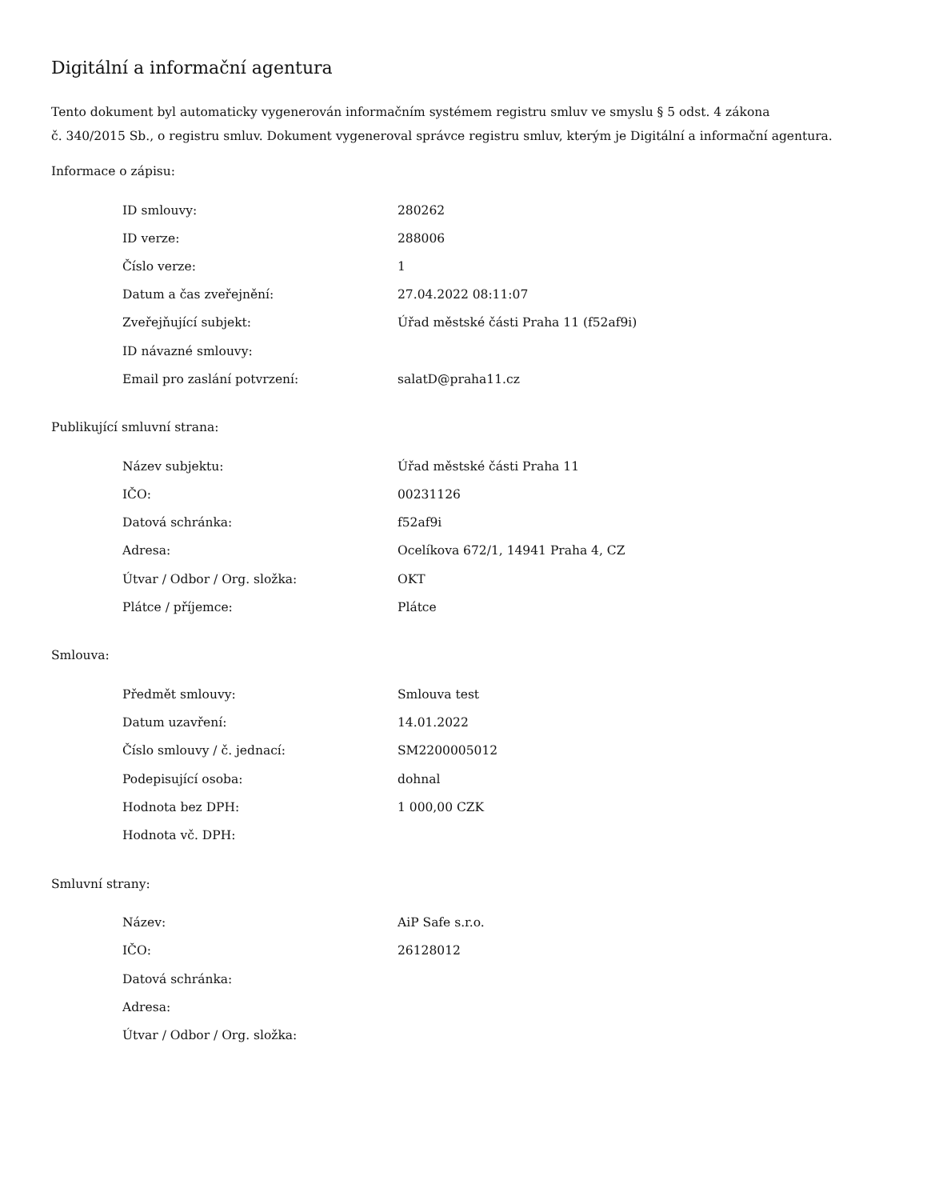Digitální a informační agentura
Tento dokument byl automaticky vygenerován informačním systémem registru smluv ve smyslu § 5 odst. 4 zákona
č. 340/2015 Sb., o registru smluv. Dokument vygeneroval správce registru smluv, kterým je Digitální a informační agentura.
Informace o zápisu:
| ID smlouvy: | 280262 |
| ID verze: | 288006 |
| Číslo verze: | 1 |
| Datum a čas zveřejnění: | 27.04.2022 08:11:07 |
| Zveřejňující subjekt: | Úřad městské části Praha 11 (f52af9i) |
| ID návazné smlouvy: | |
| Email pro zaslání potvrzení: | salatD@praha11.cz |
Publikující smluvní strana:
| Název subjektu: | Úřad městské části Praha 11 |
| IČO: | 00231126 |
| Datová schránka: | f52af9i |
| Adresa: | Ocelíkova 672/1, 14941 Praha 4, CZ |
| Útvar / Odbor / Org. složka: | OKT |
| Plátce / příjemce: | Plátce |
Smlouva:
| Předmět smlouvy: | Smlouva test |
| Datum uzavření: | 14.01.2022 |
| Číslo smlouvy / č. jednací: | SM2200005012 |
| Podepisující osoba: | dohnal |
| Hodnota bez DPH: | 1 000,00 CZK |
| Hodnota vč. DPH: | |
Smluvní strany:
| Název: | AiP Safe s.r.o. |
| IČO: | 26128012 |
| Datová schránka: | |
| Adresa: | |
| Útvar / Odbor / Org. složka: | |